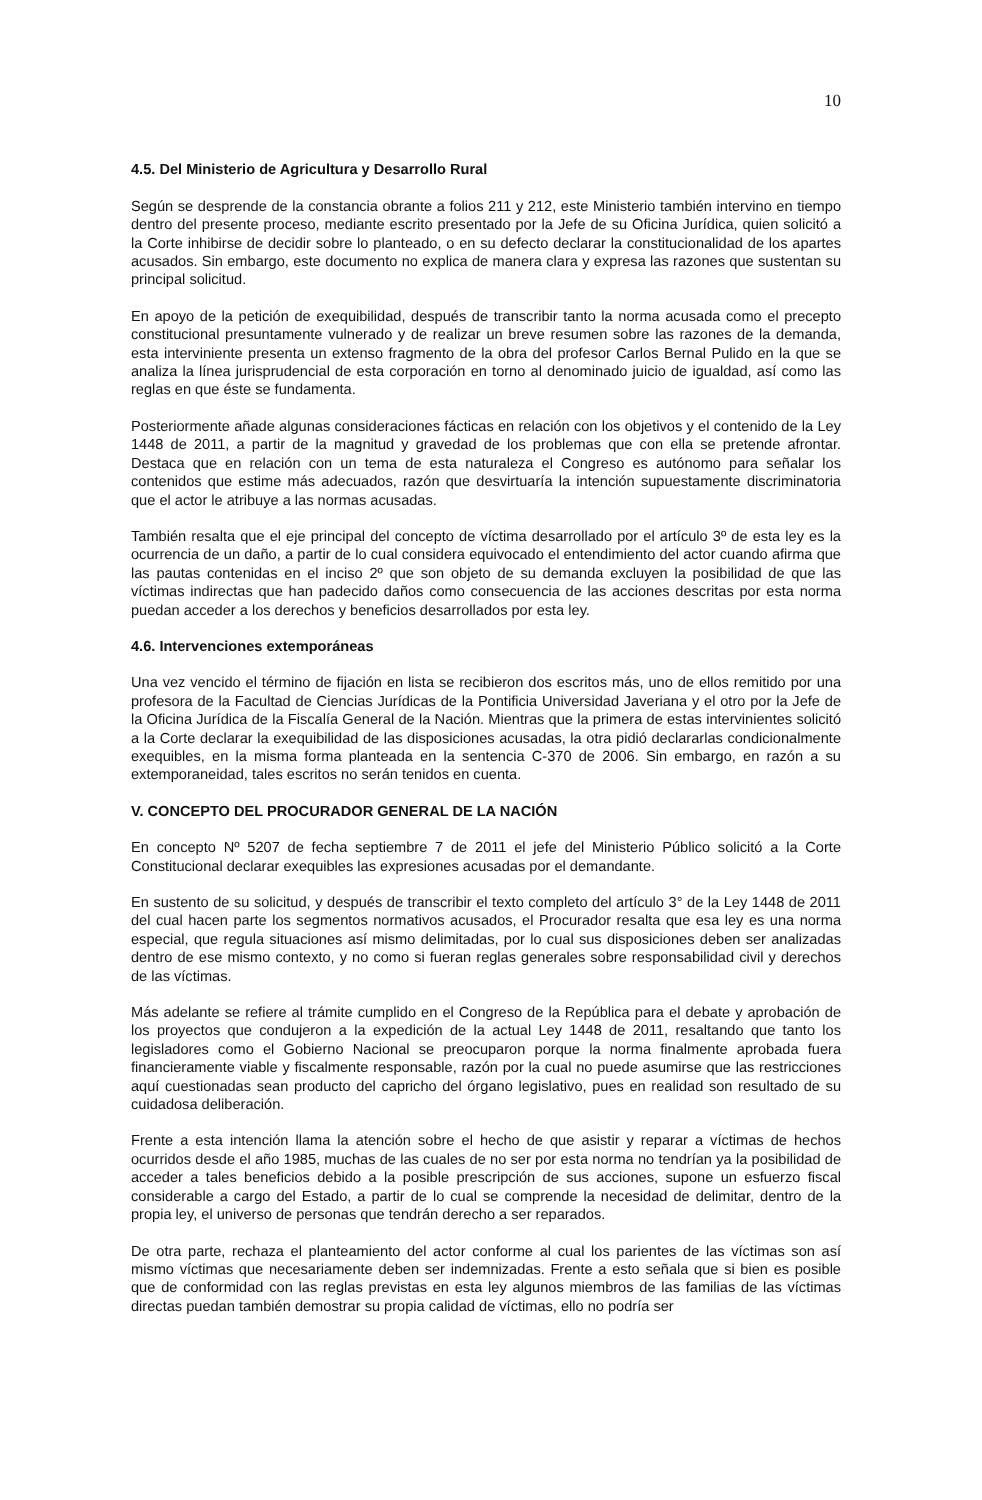10
4.5. Del Ministerio de Agricultura y Desarrollo Rural
Según se desprende de la constancia obrante a folios 211 y 212, este Ministerio también intervino en tiempo dentro del presente proceso, mediante escrito presentado por la Jefe de su Oficina Jurídica, quien solicitó a la Corte inhibirse de decidir sobre lo planteado, o en su defecto declarar la constitucionalidad de los apartes acusados. Sin embargo, este documento no explica de manera clara y expresa las razones que sustentan su principal solicitud.
En apoyo de la petición de exequibilidad, después de transcribir tanto la norma acusada como el precepto constitucional presuntamente vulnerado y de realizar un breve resumen sobre las razones de la demanda, esta interviniente presenta un extenso fragmento de la obra del profesor Carlos Bernal Pulido en la que se analiza la línea jurisprudencial de esta corporación en torno al denominado juicio de igualdad, así como las reglas en que éste se fundamenta.
Posteriormente añade algunas consideraciones fácticas en relación con los objetivos y el contenido de la Ley 1448 de 2011, a partir de la magnitud y gravedad de los problemas que con ella se pretende afrontar. Destaca que en relación con un tema de esta naturaleza el Congreso es autónomo para señalar los contenidos que estime más adecuados, razón que desvirtuaría la intención supuestamente discriminatoria que el actor le atribuye a las normas acusadas.
También resalta que el eje principal del concepto de víctima desarrollado por el artículo 3º de esta ley es la ocurrencia de un daño, a partir de lo cual considera equivocado el entendimiento del actor cuando afirma que las pautas contenidas en el inciso 2º que son objeto de su demanda excluyen la posibilidad de que las víctimas indirectas que han padecido daños como consecuencia de las acciones descritas por esta norma puedan acceder a los derechos y beneficios desarrollados por esta ley.
4.6. Intervenciones extemporáneas
Una vez vencido el término de fijación en lista se recibieron dos escritos más, uno de ellos remitido por una profesora de la Facultad de Ciencias Jurídicas de la Pontificia Universidad Javeriana y el otro por la Jefe de la Oficina Jurídica de la Fiscalía General de la Nación. Mientras que la primera de estas intervinientes solicitó a la Corte declarar la exequibilidad de las disposiciones acusadas, la otra pidió declararlas condicionalmente exequibles, en la misma forma planteada en la sentencia C-370 de 2006. Sin embargo, en razón a su extemporaneidad, tales escritos no serán tenidos en cuenta.
V. CONCEPTO DEL PROCURADOR GENERAL DE LA NACIÓN
En concepto Nº 5207 de fecha septiembre 7 de 2011 el jefe del Ministerio Público solicitó a la Corte Constitucional declarar exequibles las expresiones acusadas por el demandante.
En sustento de su solicitud, y después de transcribir el texto completo del artículo 3° de la Ley 1448 de 2011 del cual hacen parte los segmentos normativos acusados, el Procurador resalta que esa ley es una norma especial, que regula situaciones así mismo delimitadas, por lo cual sus disposiciones deben ser analizadas dentro de ese mismo contexto, y no como si fueran reglas generales sobre responsabilidad civil y derechos de las víctimas.
Más adelante se refiere al trámite cumplido en el Congreso de la República para el debate y aprobación de los proyectos que condujeron a la expedición de la actual Ley 1448 de 2011, resaltando que tanto los legisladores como el Gobierno Nacional se preocuparon porque la norma finalmente aprobada fuera financieramente viable y fiscalmente responsable, razón por la cual no puede asumirse que las restricciones aquí cuestionadas sean producto del capricho del órgano legislativo, pues en realidad son resultado de su cuidadosa deliberación.
Frente a esta intención llama la atención sobre el hecho de que asistir y reparar a víctimas de hechos ocurridos desde el año 1985, muchas de las cuales de no ser por esta norma no tendrían ya la posibilidad de acceder a tales beneficios debido a la posible prescripción de sus acciones, supone un esfuerzo fiscal considerable a cargo del Estado, a partir de lo cual se comprende la necesidad de delimitar, dentro de la propia ley, el universo de personas que tendrán derecho a ser reparados.
De otra parte, rechaza el planteamiento del actor conforme al cual los parientes de las víctimas son así mismo víctimas que necesariamente deben ser indemnizadas. Frente a esto señala que si bien es posible que de conformidad con las reglas previstas en esta ley algunos miembros de las familias de las víctimas directas puedan también demostrar su propia calidad de víctimas, ello no podría ser